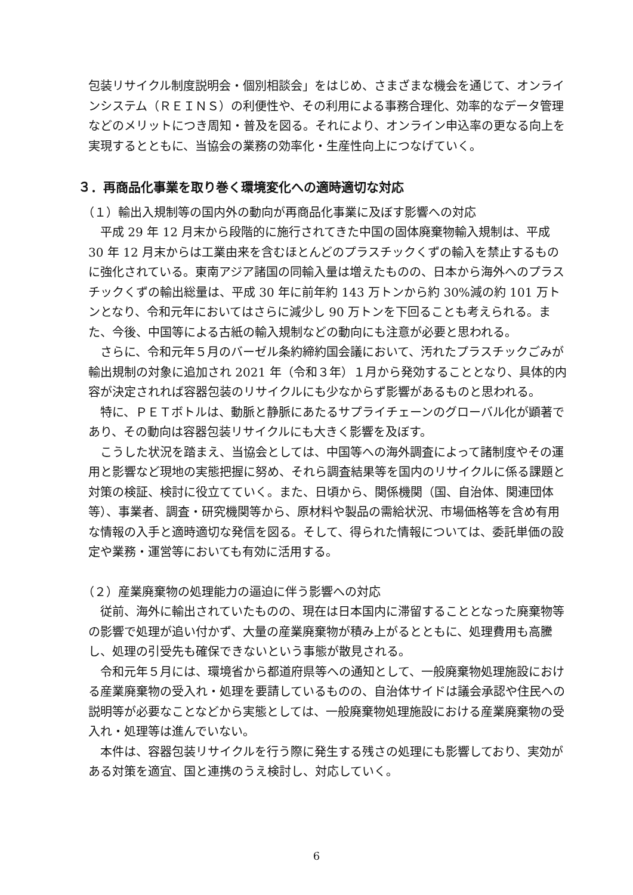包装リサイクル制度説明会・個別相談会」をはじめ、さまざまな機会を通じて、オンラインシステム（ＲＥＩＮＳ）の利便性や、その利用による事務合理化、効率的なデータ管理などのメリットにつき周知・普及を図る。それにより、オンライン申込率の更なる向上を実現するとともに、当協会の業務の効率化・生産性向上につなげていく。
３．再商品化事業を取り巻く環境変化への適時適切な対応
（１）輸出入規制等の国内外の動向が再商品化事業に及ぼす影響への対応
平成 29 年 12 月末から段階的に施行されてきた中国の固体廃棄物輸入規制は、平成 30 年 12 月末からは工業由来を含むほとんどのプラスチックくずの輸入を禁止するものに強化されている。東南アジア諸国の同輸入量は増えたものの、日本から海外へのプラスチックくずの輸出総量は、平成 30 年に前年約 143 万トンから約 30%減の約 101 万トンとなり、令和元年においてはさらに減少し 90 万トンを下回ることも考えられる。また、今後、中国等による古紙の輸入規制などの動向にも注意が必要と思われる。
さらに、令和元年５月のバーゼル条約締約国会議において、汚れたプラスチックごみが輸出規制の対象に追加され 2021 年（令和３年）１月から発効することとなり、具体的内容が決定されれば容器包装のリサイクルにも少なからず影響があるものと思われる。
特に、ＰＥＴボトルは、動脈と静脈にあたるサプライチェーンのグローバル化が顕著であり、その動向は容器包装リサイクルにも大きく影響を及ぼす。
こうした状況を踏まえ、当協会としては、中国等への海外調査によって諸制度やその運用と影響など現地の実態把握に努め、それら調査結果等を国内のリサイクルに係る課題と対策の検証、検討に役立てていく。また、日頃から、関係機関（国、自治体、関連団体等）、事業者、調査・研究機関等から、原材料や製品の需給状況、市場価格等を含め有用な情報の入手と適時適切な発信を図る。そして、得られた情報については、委託単価の設定や業務・運営等においても有効に活用する。
（２）産業廃棄物の処理能力の逼迫に伴う影響への対応
従前、海外に輸出されていたものの、現在は日本国内に滞留することとなった廃棄物等の影響で処理が追い付かず、大量の産業廃棄物が積み上がるとともに、処理費用も高騰し、処理の引受先も確保できないという事態が散見される。
令和元年５月には、環境省から都道府県等への通知として、一般廃棄物処理施設における産業廃棄物の受入れ・処理を要請しているものの、自治体サイドは議会承認や住民への説明等が必要なことなどから実態としては、一般廃棄物処理施設における産業廃棄物の受入れ・処理等は進んでいない。
本件は、容器包装リサイクルを行う際に発生する残さの処理にも影響しており、実効がある対策を適宜、国と連携のうえ検討し、対応していく。
6